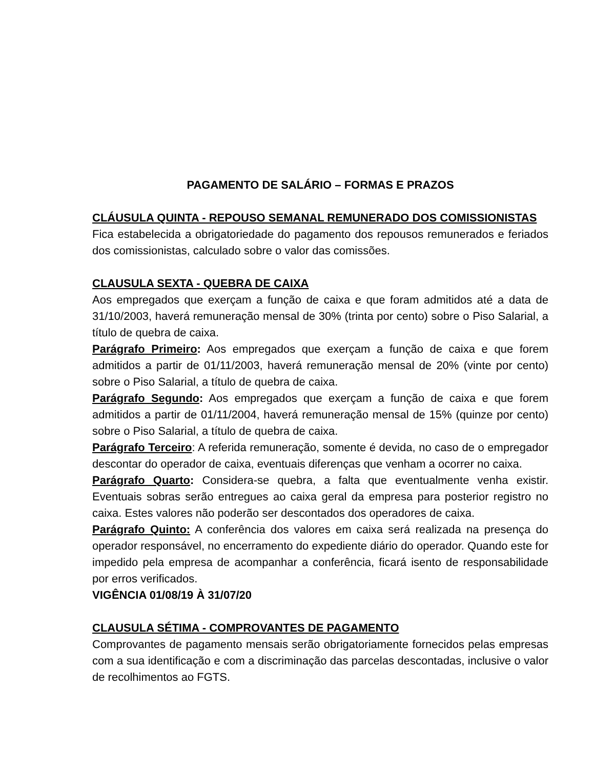PAGAMENTO DE SALÁRIO – FORMAS E PRAZOS
CLÁUSULA QUINTA - REPOUSO SEMANAL REMUNERADO DOS COMISSIONISTAS
Fica estabelecida a obrigatoriedade do pagamento dos repousos remunerados e feriados dos comissionistas, calculado sobre o valor das comissões.
CLAUSULA SEXTA - QUEBRA DE CAIXA
Aos empregados que exerçam a função de caixa e que foram admitidos até a data de 31/10/2003, haverá remuneração mensal de 30% (trinta por cento) sobre o Piso Salarial, a título de quebra de caixa.
Parágrafo Primeiro: Aos empregados que exerçam a função de caixa e que forem admitidos a partir de 01/11/2003, haverá remuneração mensal de 20% (vinte por cento) sobre o Piso Salarial, a título de quebra de caixa.
Parágrafo Segundo: Aos empregados que exerçam a função de caixa e que forem admitidos a partir de 01/11/2004, haverá remuneração mensal de 15% (quinze por cento) sobre o Piso Salarial, a título de quebra de caixa.
Parágrafo Terceiro: A referida remuneração, somente é devida, no caso de o empregador descontar do operador de caixa, eventuais diferenças que venham a ocorrer no caixa.
Parágrafo Quarto: Considera-se quebra, a falta que eventualmente venha existir. Eventuais sobras serão entregues ao caixa geral da empresa para posterior registro no caixa. Estes valores não poderão ser descontados dos operadores de caixa.
Parágrafo Quinto: A conferência dos valores em caixa será realizada na presença do operador responsável, no encerramento do expediente diário do operador. Quando este for impedido pela empresa de acompanhar a conferência, ficará isento de responsabilidade por erros verificados.
VIGÊNCIA 01/08/19 À 31/07/20
CLAUSULA SÉTIMA - COMPROVANTES DE PAGAMENTO
Comprovantes de pagamento mensais serão obrigatoriamente fornecidos pelas empresas com a sua identificação e com a discriminação das parcelas descontadas, inclusive o valor de recolhimentos ao FGTS.